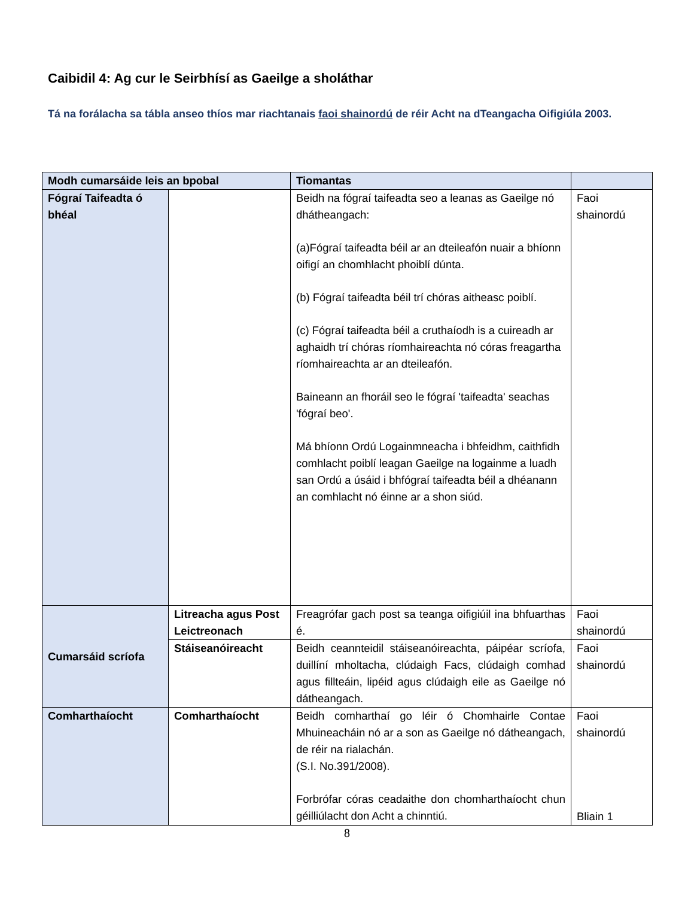Caibidil 4: Ag cur le Seirbhísí as Gaeilge a sholáthar
Tá na forálacha sa tábla anseo thíos mar riachtanais faoi shainordú de réir Acht na dTeangacha Oifigiúla 2003.
| Modh cumarsáide leis an bpobal | | Tiomantas | |
| --- | --- | --- | --- |
| Fógraí Taifeadta ó bhéal | | Beidh na fógraí taifeadta seo a leanas as Gaeilge nó dhátheangach: (a)Fógraí taifeadta béil ar an dteileafón nuair a bhíonn oifigí an chomhlacht phoiblí dúnta. (b) Fógraí taifeadta béil trí chóras aitheasc poiblí. (c) Fógraí taifeadta béil a cruthaíodh is a cuireadh ar aghaidh trí chóras ríomhaireachta nó córas freagartha ríomhaireachta ar an dteileafón. Baineann an fhoráil seo le fógraí 'taifeadta' seachas 'fógraí beo'. Má bhíonn Ordú Logainmneacha i bhfeidhm, caithfidh comhlacht poiblí leagan Gaeilge na logainme a luadh san Ordú a úsáid i bhfógraí taifeadta béil a dhéanann an comhlacht nó éinne ar a shon siúd. | Faoi shainordú |
| Cumarsáid scríofa | Litreacha agus Post Leictreonach | Freagrófar gach post sa teanga oifigiúil ina bhfuarthas é. | Faoi shainordú |
| | Stáiseanóireacht | Beidh ceannteidil stáiseanóireachta, páipéar scríofa, duillíní mholtacha, clúdaigh Facs, clúdaigh comhad agus fillteáin, lipéid agus clúdaigh eile as Gaeilge nó dátheangach. | Faoi shainordú |
| Comharthaíocht | Comharthaíocht | Beidh comharthaí go léir ó Chomhairle Contae Mhuineacháin nó ar a son as Gaeilge nó dátheangach, de réir na rialachán. (S.I. No.391/2008). Forbrófar córas ceadaithe don chomharthaíocht chun géilliúlacht don Acht a chinntiú. | Faoi shainordú Bliain 1 |
8